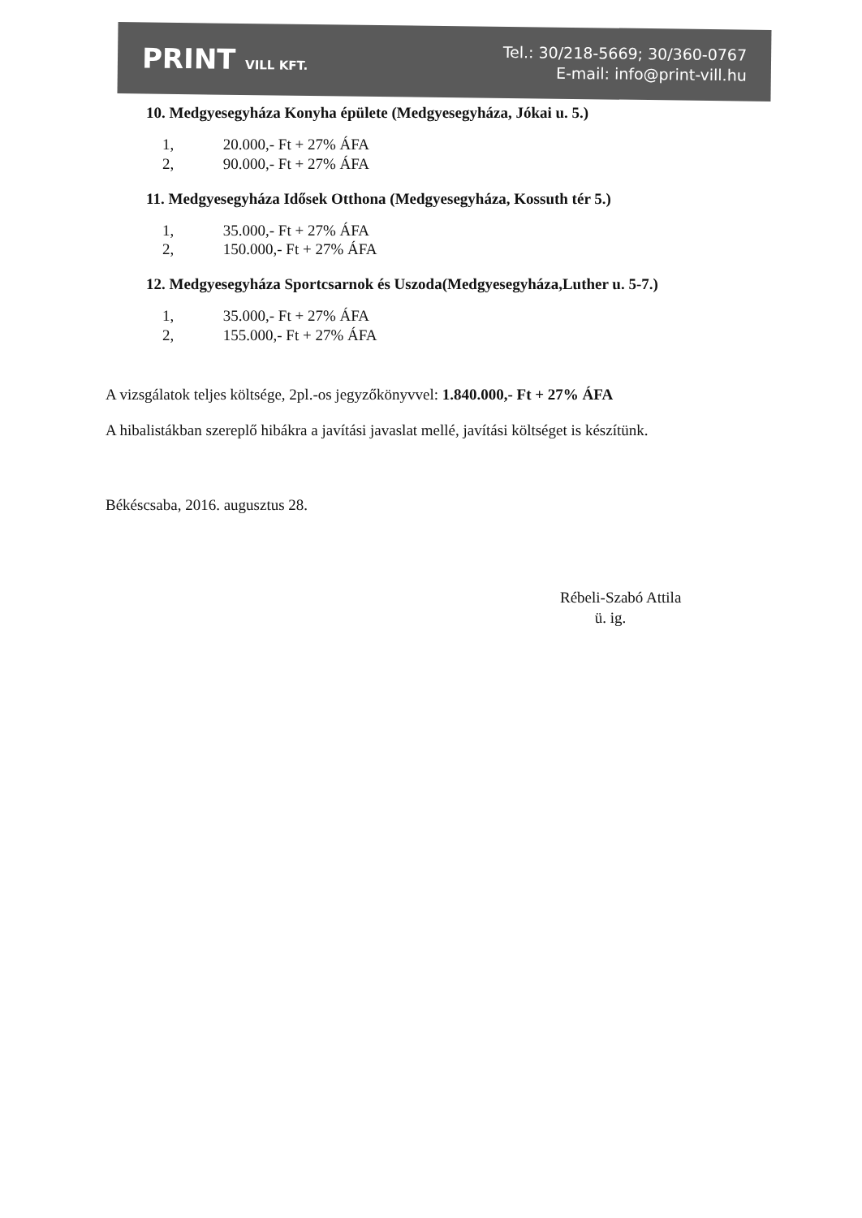PRINT VILL KFT.
Tel.: 30/218-5669; 30/360-0767
E-mail: info@print-vill.hu
10. Medgyesegyháza Konyha épülete (Medgyesegyháza, Jókai u. 5.)
1, 20.000,- Ft + 27% ÁFA
2, 90.000,- Ft + 27% ÁFA
11. Medgyesegyháza Idősek Otthona (Medgyesegyháza, Kossuth tér 5.)
1, 35.000,- Ft + 27% ÁFA
2, 150.000,- Ft + 27% ÁFA
12. Medgyesegyháza Sportcsarnok és Uszoda(Medgyesegyháza,Luther u. 5-7.)
1, 35.000,- Ft + 27% ÁFA
2, 155.000,- Ft + 27% ÁFA
A vizsgálatok teljes költsége, 2pl.-os jegyzőkönyvvel: 1.840.000,- Ft + 27% ÁFA
A hibalistákban szereplő hibákra a javítási javaslat mellé, javítási költséget is készítünk.
Békéscsaba, 2016. augusztus 28.
Rébeli-Szabó Attila
ü. ig.